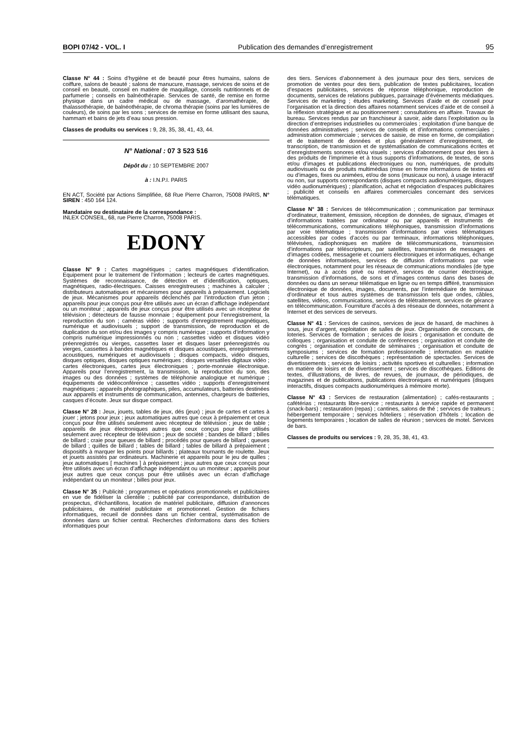BOPI 07/42 - VOL. I Publication des demandes d’enregistrement 95
Classe N° 44 : Soins d’hygiène et de beauté pour êtres humains, salons de coiffure, salons de beauté ; salons de manucure, massage, services de soins et de conseil en beauté, conseil en matière de maquillage, conseils nutritionnels et de parfumerie ; conseils en balnéothérapie. Services de santé, de remise en forme physique dans un cadre médical ou de massage, d’aromathérapie, de thalassothérapie, de balnéothérapie, de chroma thérapie (soins par les lumières de couleurs), de soins par les sons ; services de remise en forme utilisant des sauna, hammam et bains de jets d’eau sous pression.
Classes de produits ou services : 9, 28, 35, 38, 41, 43, 44.
N° National : 07 3 523 516
Dépôt du : 10 SEPTEMBRE 2007
à : I.N.P.I. PARIS
EN ACT, Société par Actions Simplifiée, 68 Rue Pierre Charron, 75008 PARIS, N° SIREN : 450 164 124.
Mandataire ou destinataire de la correspondance :
INLEX CONSEIL, 68, rue Pierre Charron, 75008 PARIS.
EDONY
Classe N° 9 : Cartes magnétiques ; cartes magnétiques d’identification. Equipement pour le traitement de l’information ; lecteurs de cartes magnétiques. Systèmes de reconnaissance, de détection et d’identification, optiques, magnétiques, radio-électriques. Caisses enregistreuses ; machines à calculer ; distributeurs automatiques et mécanismes pour appareils à prépaiement. Logiciels de jeux. Mécanismes pour appareils déclenchés par l’introduction d’un jeton ; appareils pour jeux conçus pour être utilisés avec un écran d’affichage indépendant ou un moniteur ; appareils de jeux conçus pour être utilisés avec un récepteur de télévision ; détecteurs de fausse monnaie ; équipement pour l’enregistrement, la reproduction du son ; caméras vidéo ; supports d’enregistrement magnétiques, numérique et audiovisuels ; support de transmission, de reproduction et de duplication du son et/ou des images y compris numérique ; supports d’information y compris numérique impressionnés ou non ; cassettes vidéo et disques vidéo préenregistrés ou vierges, cassettes laser et disques laser préenregistrés ou vierges, cassettes à bandes magnétiques et disques acoustiques, enregistrements acoustiques, numériques et audiovisuels ; disques compacts, vidéo disques, disques optiques, disques optiques numériques ; disques versatiles digitaux vidéo ; cartes électroniques, cartes jeux électroniques ; porte-monnaie électronique. Appareils pour l’enregistrement, la transmission, la reproduction du son, des images ou des données ; systèmes de téléphonie analogique et numérique ; équipements de vidéoconférence ; cassettes vidéo ; supports d’enregistrement magnétiques ; appareils photographiques, piles, accumulateurs, batteries destinées aux appareils et instruments de communication, antennes, chargeurs de batteries, casques d’écoute. Jeux sur disque compact.
Classe N° 28 : Jeux, jouets, tables de jeux, dés (jeux) ; jeux de cartes et cartes à jouer ; jetons pour jeux ; jeux automatiques autres que ceux à prépaiement et ceux conçus pour être utilisés seulement avec récepteur de télévision ; jeux de table ; appareils de jeux électroniques autres que ceux conçus pour être utilisés seulement avec récepteur de télévision ; jeux de société ; bandes de billard ; billes de billard ; craie pour queues de billard ; procédés pour queues de billard ; queues de billard ; quilles de billard ; tables de billard ; tables de billard à prépaiement ; dispositifs à marquer les points pour billards ; plateaux tournants de roulette. Jeux et jouets assistés par ordinateurs. Machinerie et appareils pour le jeu de quilles ; jeux automatiques [ machines ] à prépaiement ; jeux autres que ceux conçus pour être utilisés avec un écran d’affichage indépendant ou un moniteur ; appareils pour jeux autres que ceux conçus pour être utilisés avec un écran d’affichage indépendant ou un moniteur ; billes pour jeux.
Classe N° 35 : Publicité ; programmes et opérations promotionnels et publicitaires en vue de fidéliser la clientèle ; publicité par correspondance, distribution de prospectus, d’échantillons, location de matériel publicitaire, diffusion d’annonces publicitaires, de matériel publicitaire et promotionnel. Gestion de fichiers informatiques, recueil de données dans un fichier central, systématisation de données dans un fichier central. Recherches d’informations dans des fichiers informatiques pour
des tiers. Services d’abonnement à des journaux pour des tiers, services de promotion de ventes pour des tiers, publication de textes publicitaires, location d’espaces publicitaires, services de réponse téléphonique, reproduction de documents, services de relations publiques, parrainage d’événements médiatiques. Services de marketing ; études marketing. Services d’aide et de conseil pour l’organisation et la direction des affaires notamment services d’aide et de conseil à la réflexion stratégique et au positionnement ; consultations en affaire. Travaux de bureau. Services rendus par un franchiseur à savoir, aide dans l’exploitation ou la direction d’entreprises industrielles ou commerciales ; exploitation d’une banque de données administratives ; services de conseils et d’informations commerciales ; administration commerciale ; services de saisie, de mise en forme, de compilation et de traitement de données et plus généralement d’enregistrement, de transcription, de transmission et de systématisation de communications écrites et d’enregistrements sonores et/ou visuels ; services d’abonnement pour des tiers à des produits de l’imprimerie et à tous supports d’informations, de textes, de sons et/ou d’images et publications électroniques ou non, numériques, de produits audiovisuels ou de produits multimédias (mise en forme informations de textes et/ ou d’images, fixes ou animées, et/ou de sons (musicaux ou non), à usage interactif ou non, sur supports correspondants (disques compacts audionumériques, disques vidéo audionumériques) ; planification, achat et négociation d’espaces publicitaires ; publicité et conseils en affaires commerciales concernant des services télématiques.
Classe N° 38 : Services de télécommunication ; communication par terminaux d’ordinateur, traitement, émission, réception de données, de signaux, d’images et d’informations traitées par ordinateur ou par appareils et instruments de télécommunications, communications téléphoniques, transmission d’informations par voie télématique ; transmission d’informations par voies télématiques accessibles par codes d’accès ou par terminaux, informations téléphoniques, télévisées, radiophoniques en matière de télécommunications, transmission d’informations par téléscripteurs, par satellites, transmission de messages et d’images codées, messagerie et courriers électroniques et informatiques, échange de données informatisées, services de diffusion d’informations par voie électroniques, notamment pour les réseaux de communications mondiales (de type Internet), ou à accès privé ou réservé, services de courrier électronique, transmission d’informations, de sons et d’images contenus dans des bases de données ou dans un serveur télématique en ligne ou en temps différé, transmission électronique de données, images, documents, par l’intermédiaire de terminaux d’ordinateur et tous autres systèmes de transmission tels que ondes, câbles, satellites, vidéos, communications, services de télétraitement, services de gérance en télécommunication. Fourniture d’accès à des réseaux de données, notamment à Internet et des services de serveurs.
Classe N° 41 : Services de casinos, services de jeux de hasard, de machines à sous, jeux d’argent, exploitation de salles de jeux. Organisation de concours, de loteries. Services de formation ; services de loisirs ; organisation et conduite de colloques ; organisation et conduite de conférences ; organisation et conduite de congrès ; organisation et conduite de séminaires ; organisation et conduite de symposiums ; services de formation professionnelle ; information en matière culturelle ; services de discothèques ; représentation de spectacles. Services de divertissements ; services de loisirs ; activités sportives et culturelles ; information en matière de loisirs et de divertissement ; services de discothèques. Editions de textes, d’illustrations, de livres, de revues, de journaux, de périodiques, de magazines et de publications, publications électroniques et numériques (disques interactifs, disques compacts audionumériques à mémoire morte).
Classe N° 43 : Services de restauration (alimentation) ; cafés-restaurants ; cafétérias ; restaurants libre-service ; restaurants à service rapide et permanent (snack-bars) ; restauration (repas) ; cantines, salons de thé ; services de traiteurs ; hébergement temporaire ; services hôteliers ; réservation d’hôtels ; location de logements temporaires ; location de salles de réunion ; services de motel. Services de bars.
Classes de produits ou services : 9, 28, 35, 38, 41, 43.